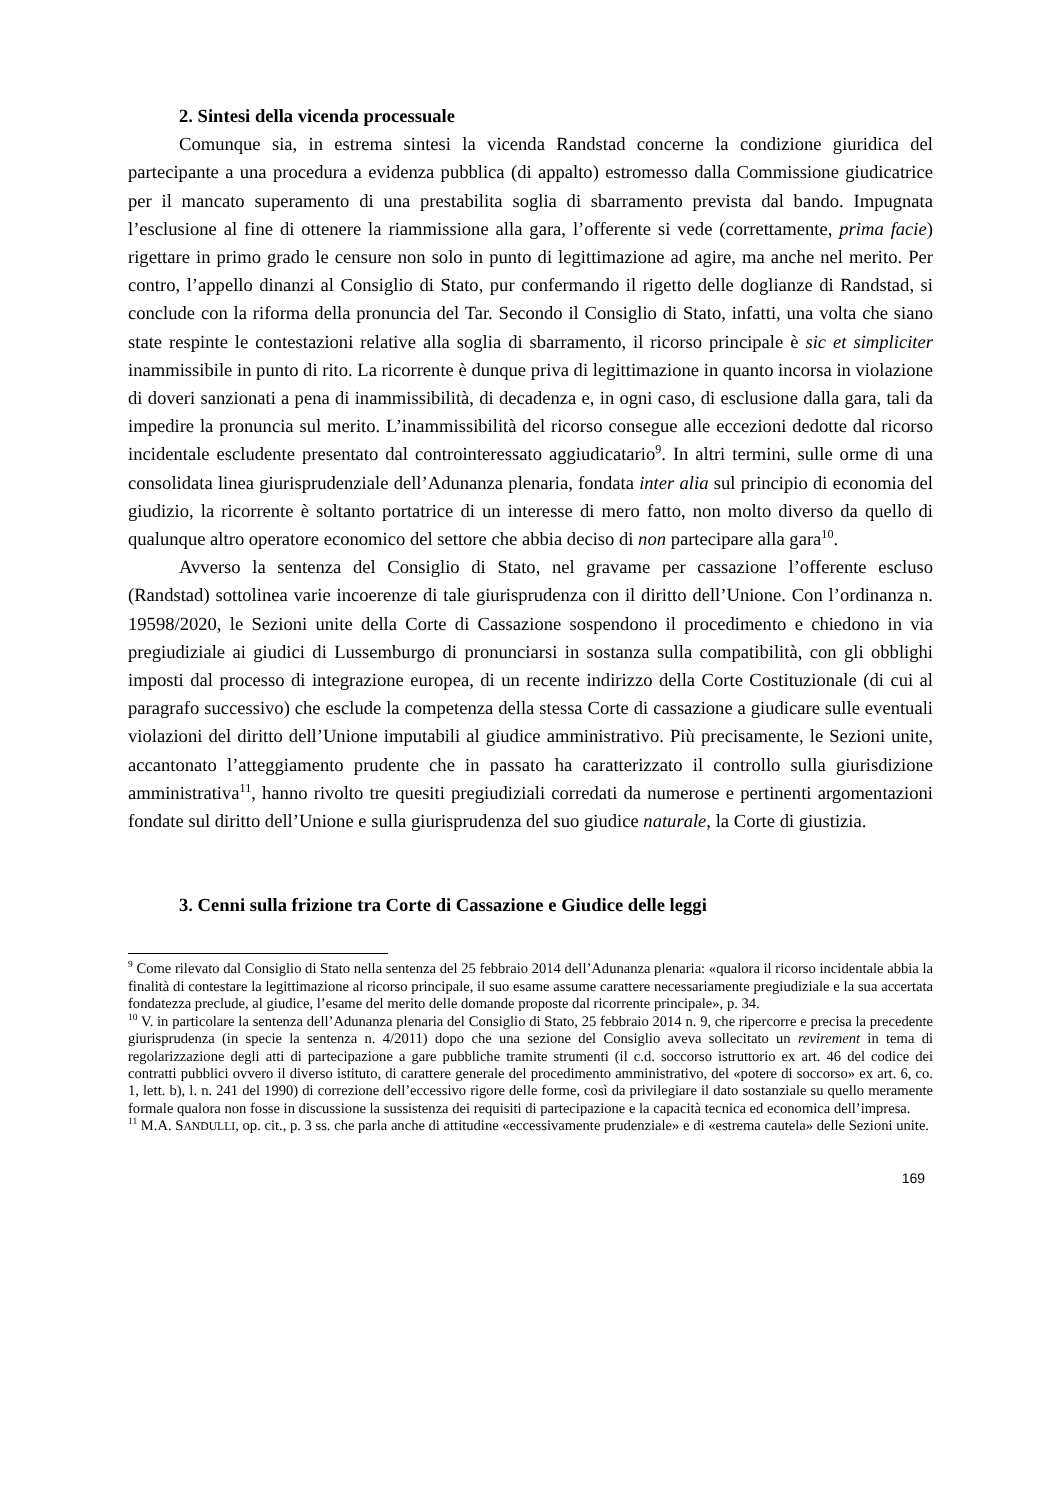2. Sintesi della vicenda processuale
Comunque sia, in estrema sintesi la vicenda Randstad concerne la condizione giuridica del partecipante a una procedura a evidenza pubblica (di appalto) estromesso dalla Commissione giudicatrice per il mancato superamento di una prestabilita soglia di sbarramento prevista dal bando. Impugnata l’esclusione al fine di ottenere la riammissione alla gara, l’offerente si vede (correttamente, prima facie) rigettare in primo grado le censure non solo in punto di legittimazione ad agire, ma anche nel merito. Per contro, l’appello dinanzi al Consiglio di Stato, pur confermando il rigetto delle doglianze di Randstad, si conclude con la riforma della pronuncia del Tar. Secondo il Consiglio di Stato, infatti, una volta che siano state respinte le contestazioni relative alla soglia di sbarramento, il ricorso principale è sic et simpliciter inammissibile in punto di rito. La ricorrente è dunque priva di legittimazione in quanto incorsa in violazione di doveri sanzionati a pena di inammissibilità, di decadenza e, in ogni caso, di esclusione dalla gara, tali da impedire la pronuncia sul merito. L’inammissibilità del ricorso consegue alle eccezioni dedotte dal ricorso incidentale escludente presentato dal controinteressato aggiudicatario<sup>9</sup>. In altri termini, sulle orme di una consolidata linea giurisprudenziale dell’Adunanza plenaria, fondata inter alia sul principio di economia del giudizio, la ricorrente è soltanto portatrice di un interesse di mero fatto, non molto diverso da quello di qualunque altro operatore economico del settore che abbia deciso di non partecipare alla gara<sup>10</sup>.
Avverso la sentenza del Consiglio di Stato, nel gravame per cassazione l’offerente escluso (Randstad) sottolinea varie incoerenze di tale giurisprudenza con il diritto dell’Unione. Con l’ordinanza n. 19598/2020, le Sezioni unite della Corte di Cassazione sospendono il procedimento e chiedono in via pregiudiziale ai giudici di Lussemburgo di pronunciarsi in sostanza sulla compatibilità, con gli obblighi imposti dal processo di integrazione europea, di un recente indirizzo della Corte Costituzionale (di cui al paragrafo successivo) che esclude la competenza della stessa Corte di cassazione a giudicare sulle eventuali violazioni del diritto dell’Unione imputabili al giudice amministrativo. Più precisamente, le Sezioni unite, accantonato l’atteggiamento prudente che in passato ha caratterizzato il controllo sulla giurisdizione amministrativa<sup>11</sup>, hanno rivolto tre quesiti pregiudiziali corredati da numerose e pertinenti argomentazioni fondate sul diritto dell’Unione e sulla giurisprudenza del suo giudice naturale, la Corte di giustizia.
3. Cenni sulla frizione tra Corte di Cassazione e Giudice delle leggi
<sup>9</sup> Come rilevato dal Consiglio di Stato nella sentenza del 25 febbraio 2014 dell’Adunanza plenaria: «qualora il ricorso incidentale abbia la finalità di contestare la legittimazione al ricorso principale, il suo esame assume carattere necessariamente pregiudiziale e la sua accertata fondatezza preclude, al giudice, l’esame del merito delle domande proposte dal ricorrente principale», p. 34.
<sup>10</sup> V. in particolare la sentenza dell’Adunanza plenaria del Consiglio di Stato, 25 febbraio 2014 n. 9, che ripercorre e precisa la precedente giurisprudenza (in specie la sentenza n. 4/2011) dopo che una sezione del Consiglio aveva sollecitato un revirement in tema di regolarizzazione degli atti di partecipazione a gare pubbliche tramite strumenti (il c.d. soccorso istruttorio ex art. 46 del codice dei contratti pubblici ovvero il diverso istituto, di carattere generale del procedimento amministrativo, del «potere di soccorso» ex art. 6, co. 1, lett. b), l. n. 241 del 1990) di correzione dell’eccessivo rigore delle forme, così da privilegiare il dato sostanziale su quello meramente formale qualora non fosse in discussione la sussistenza dei requisiti di partecipazione e la capacità tecnica ed economica dell’impresa.
<sup>11</sup> M.A. SANDULLI, op. cit., p. 3 ss. che parla anche di attitudine «eccessivamente prudenziale» e di «estrema cautela» delle Sezioni unite.
169